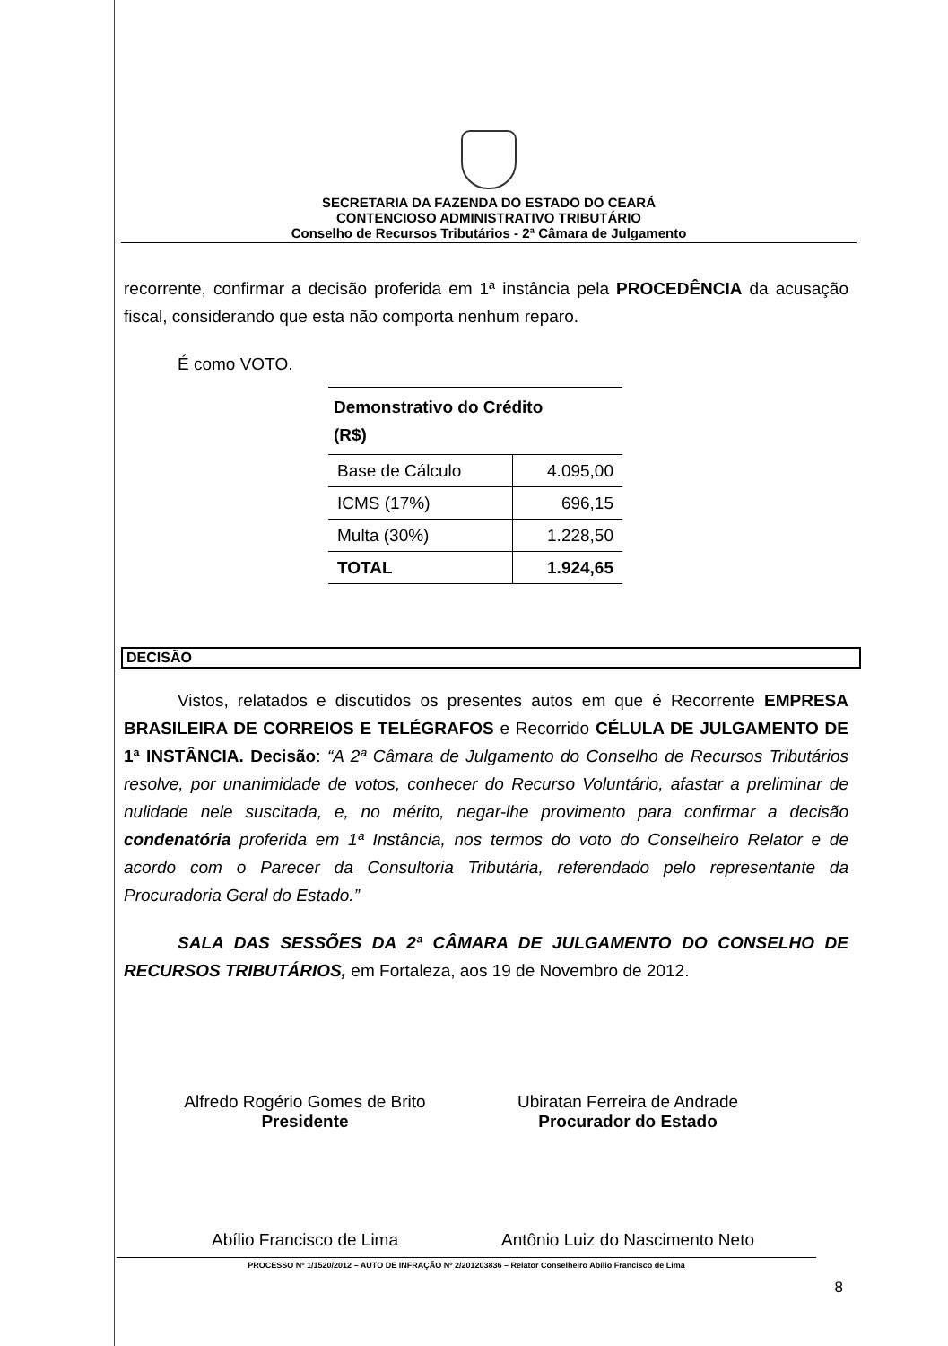SECRETARIA DA FAZENDA DO ESTADO DO CEARÁ
CONTENCIOSO ADMINISTRATIVO TRIBUTÁRIO
Conselho de Recursos Tributários - 2ª Câmara de Julgamento
recorrente, confirmar a decisão proferida em 1ª instância pela PROCEDÊNCIA da acusação fiscal, considerando que esta não comporta nenhum reparo.
É como VOTO.
| Demonstrativo do Crédito (R$) | |
| --- | --- |
| Base de Cálculo | 4.095,00 |
| ICMS (17%) | 696,15 |
| Multa (30%) | 1.228,50 |
| TOTAL | 1.924,65 |
DECISÃO
Vistos, relatados e discutidos os presentes autos em que é Recorrente EMPRESA BRASILEIRA DE CORREIOS E TELÉGRAFOS e Recorrido CÉLULA DE JULGAMENTO DE 1ª INSTÂNCIA. Decisão: “A 2ª Câmara de Julgamento do Conselho de Recursos Tributários resolve, por unanimidade de votos, conhecer do Recurso Voluntário, afastar a preliminar de nulidade nele suscitada, e, no mérito, negar-lhe provimento para confirmar a decisão condenatória proferida em 1ª Instância, nos termos do voto do Conselheiro Relator e de acordo com o Parecer da Consultoria Tributária, referendado pelo representante da Procuradoria Geral do Estado.”
SALA DAS SESSÕES DA 2ª CÂMARA DE JULGAMENTO DO CONSELHO DE RECURSOS TRIBUTÁRIOS, em Fortaleza, aos 19 de Novembro de 2012.
Alfredo Rogério Gomes de Brito
Presidente
Ubiratan Ferreira de Andrade
Procurador do Estado
Abílio Francisco de Lima Antônio Luiz do Nascimento Neto
PROCESSO Nº 1/1520/2012 – AUTO DE INFRAÇÃO Nº 2/201203836 – Relator Conselheiro Abílio Francisco de Lima
8